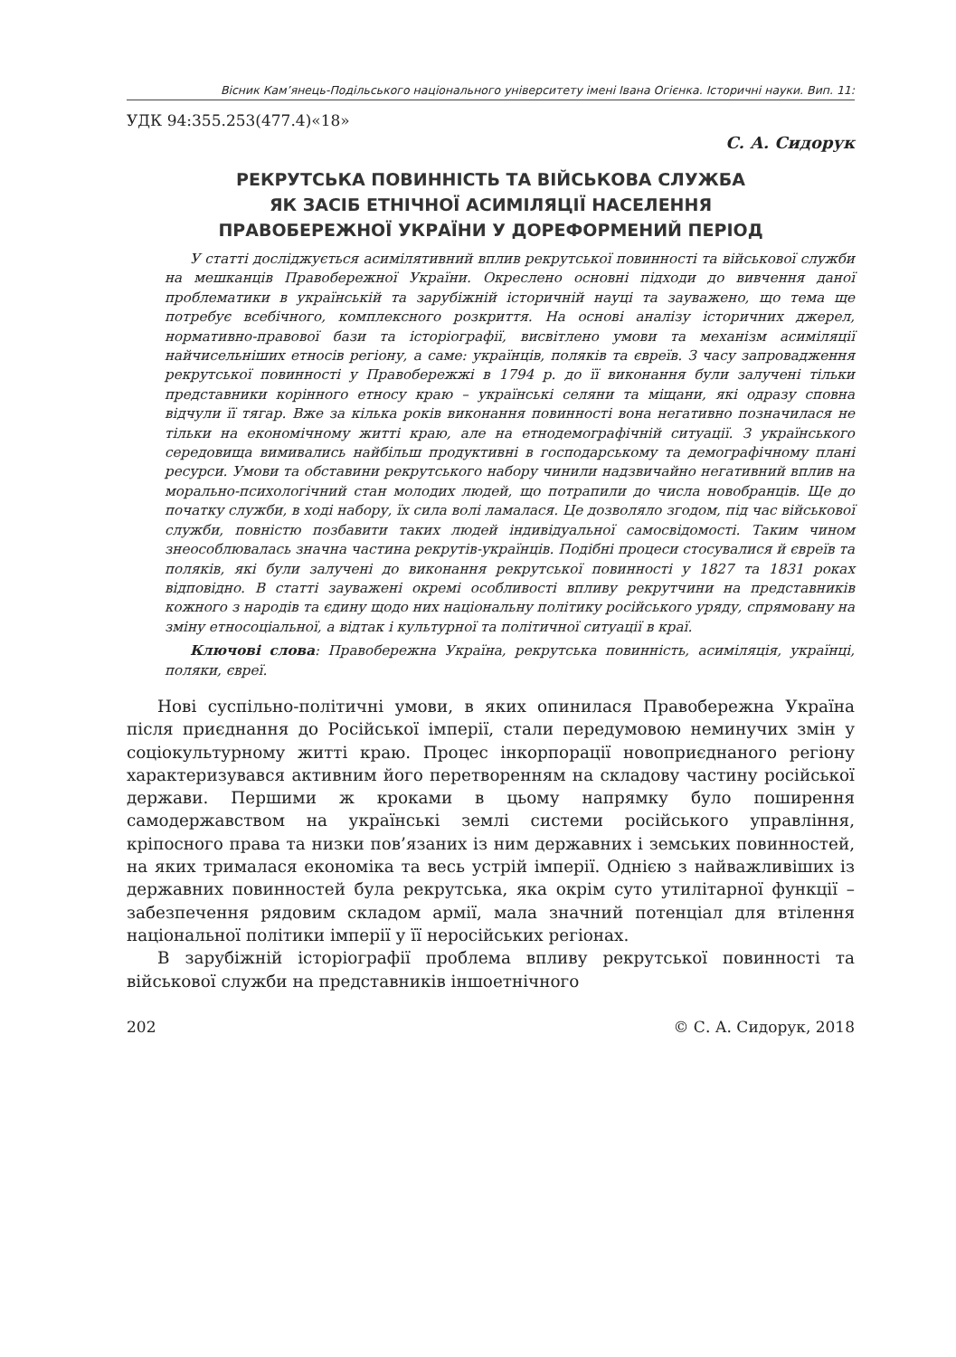Вісник Кам’янець-Подільського національного університету імені Івана Огієнка. Історичні науки. Вип. 11:
УДК 94:355.253(477.4)«18»
С. А. Сидорук
РЕКРУТСЬКА ПОВИННІСТЬ ТА ВІЙСЬКОВА СЛУЖБА
ЯК ЗАСІБ ЕТНІЧНОЇ АСИМІЛЯЦІЇ НАСЕЛЕННЯ
ПРАВОБЕРЕЖНОЇ УКРАЇНИ У ДОРЕФОРМЕНИЙ ПЕРІОД
У статті досліджується асимілятивний вплив рекрутської повинності та військової служби на мешканців Правобережної України. Окреслено основні підходи до вивчення даної проблематики в українській та зарубіжній історичній науці та зауважено, що тема ще потребує всебічного, комплексного розкриття. На основі аналізу історичних джерел, нормативно-правової бази та історіографії, висвітлено умови та механізм асиміляції найчисельніших етносів регіону, а саме: українців, поляків та євреїв. З часу запровадження рекрутської повинності у Правобережжі в 1794 р. до її виконання були залучені тільки представники корінного етносу краю – українські селяни та міщани, які одразу сповна відчули її тягар. Вже за кілька років виконання повинності вона негативно позначилася не тільки на економічному житті краю, але на етнодемографічній ситуації. З українського середовища вимивались найбільш продуктивні в господарському та демографічному плані ресурси. Умови та обставини рекрутського набору чинили надзвичайно негативний вплив на морально-психологічний стан молодих людей, що потрапили до числа новобранців. Ще до початку служби, в ході набору, їх сила волі ламалася. Це дозволяло згодом, під час військової служби, повністю позбавити таких людей індивідуальної самосвідомості. Таким чином знеособлювалась значна частина рекрутів-українців. Подібні процеси стосувалися й євреїв та поляків, які були залучені до виконання рекрутської повинності у 1827 та 1831 роках відповідно. В статті зауважені окремі особливості впливу рекрутчини на представників кожного з народів та єдину щодо них національну політику російського уряду, спрямовану на зміну етносоціальної, а відтак і культурної та політичної ситуації в краї.
Ключові слова: Правобережна Україна, рекрутська повинність, асиміляція, українці, поляки, євреї.
Нові суспільно-політичні умови, в яких опинилася Правобережна Україна після приєднання до Російської імперії, стали передумовою неминучих змін у соціокультурному житті краю. Процес інкорпорації новоприєднаного регіону характеризувався активним його перетворенням на складову частину російської держави. Першими ж кроками в цьому напрямку було поширення самодержавством на українські землі системи російського управління, кріпосного права та низки пов’язаних із ним державних і земських повинностей, на яких трималася економіка та весь устрій імперії. Однією з найважливіших із державних повинностей була рекрутська, яка окрім суто утилітарної функції – забезпечення рядовим складом армії, мала значний потенціал для втілення національної політики імперії у її неросійських регіонах.
В зарубіжній історіографії проблема впливу рекрутської повинності та військової служби на представників іншоетнічного
202 © С. А. Сидорук, 2018